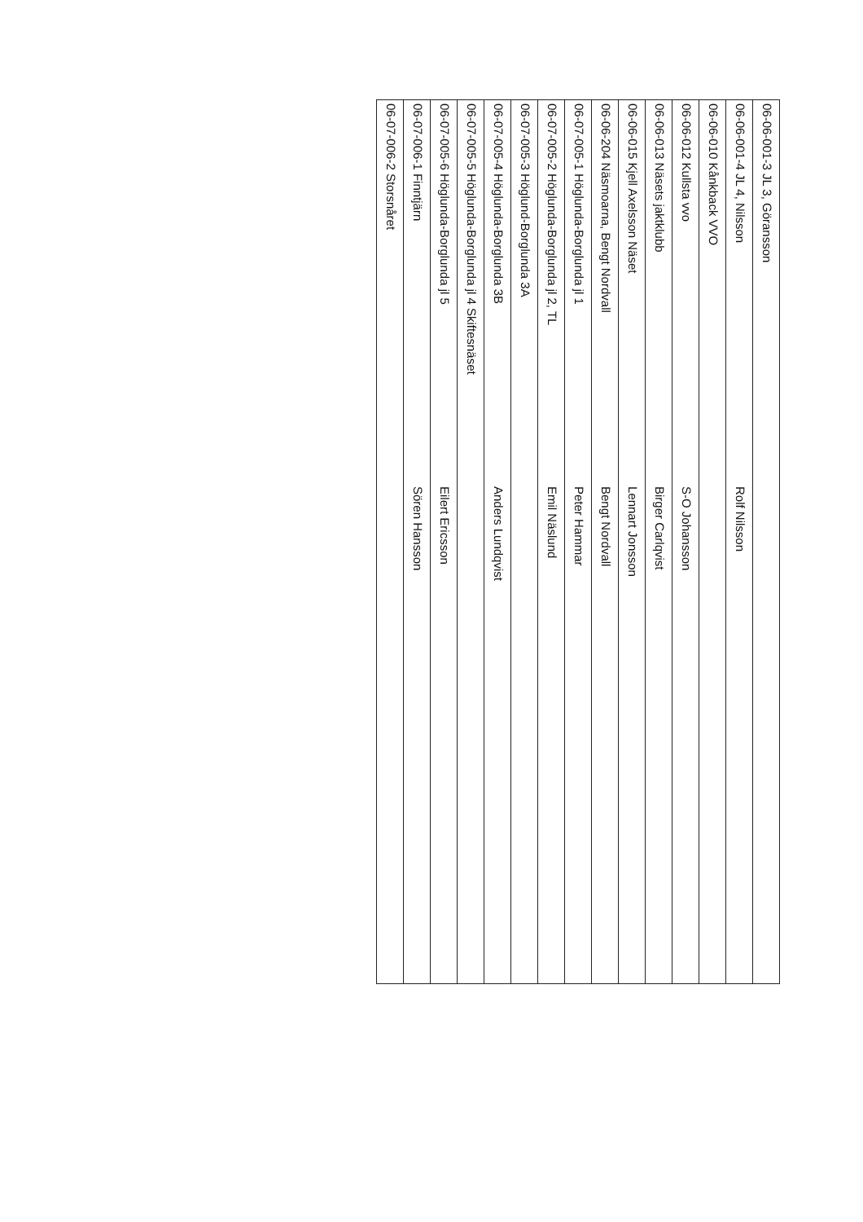| 06-06-001-3 JL 3, Göransson | |
| 06-06-001-4 JL 4, Nilsson | Rolf Nilsson |
| 06-06-010 Kånkback VVO | |
| 06-06-012 Kullsta vvo | S-O Johansson |
| 06-06-013 Näsets jaktklubb | Birger Carlqvist |
| 06-06-015 Kjell Axelsson Näset | Lennart Jonsson |
| 06-06-204 Näsmoarna, Bengt Nordvall | Bengt Nordvall |
| 06-07-005-1 Höglunda-Borglunda jl 1 | Peter Hammar |
| 06-07-005-2 Höglunda-Borglunda jl 2, TL | Emil Näslund |
| 06-07-005-3 Höglund-Borglunda 3A | |
| 06-07-005-4 Höglunda-Borglunda 3B | Anders Lundqvist |
| 06-07-005-5 Höglunda-Borglunda jl 4 Skiftesnäset | |
| 06-07-005-6 Höglunda-Borglunda jl 5 | Eilert Ericsson |
| 06-07-006-1 Finntjärn | Sören Hansson |
| 06-07-006-2 Storsnåret | |